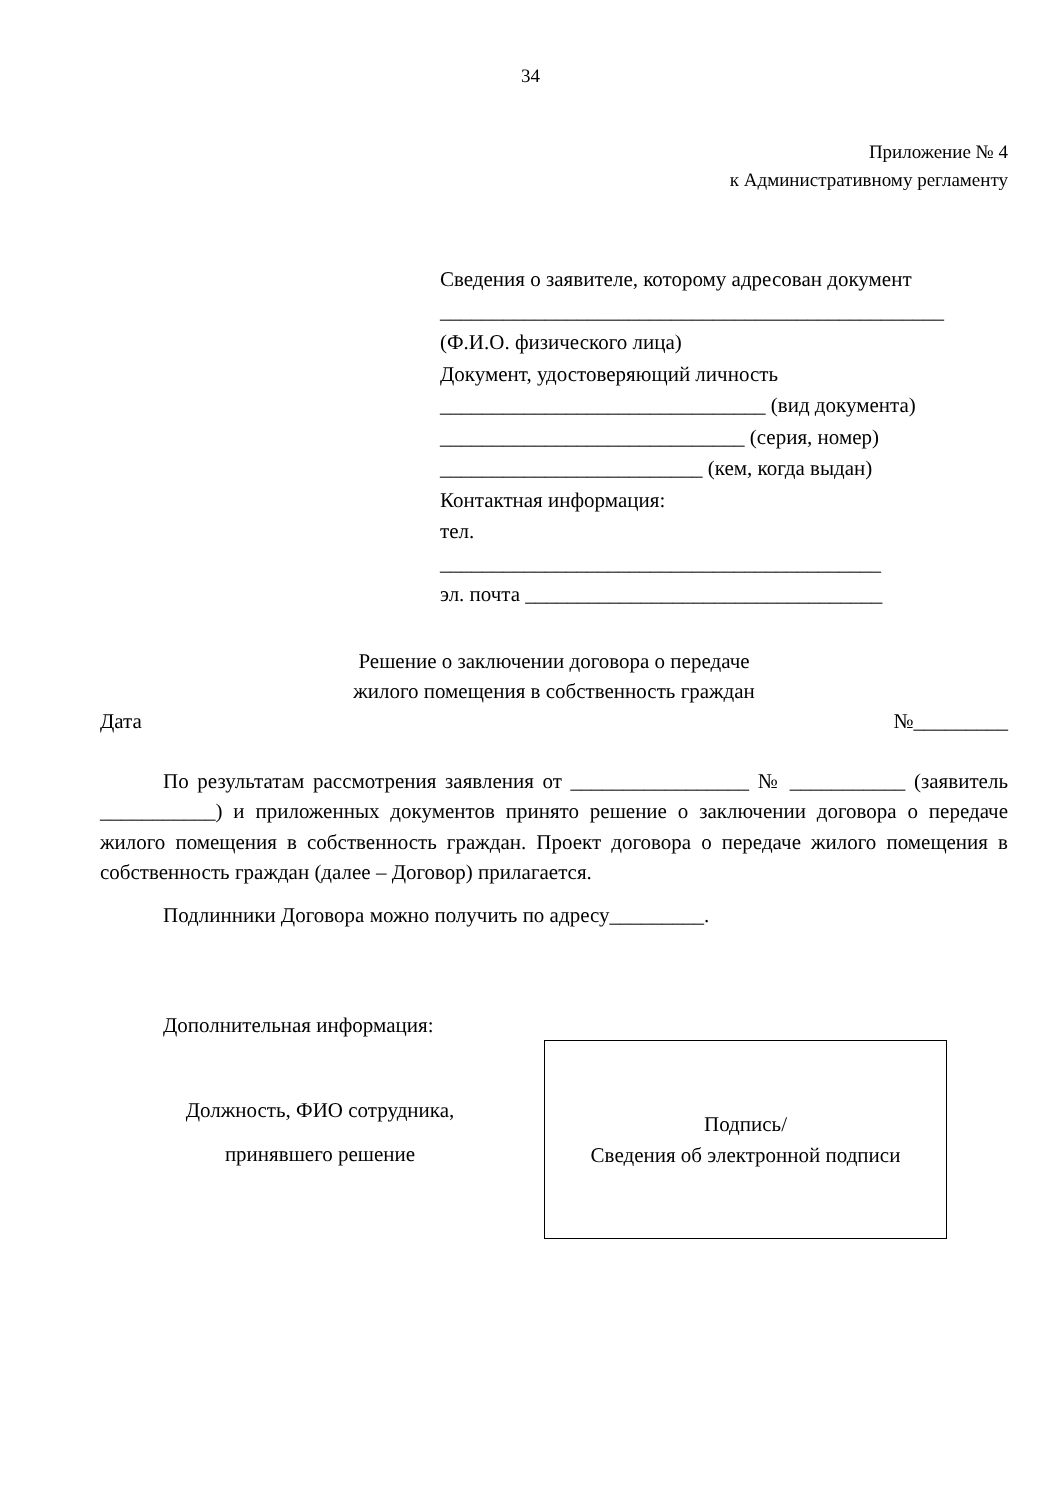34
Приложение № 4
к Административному регламенту
Сведения о заявителе, которому адресован документ
________________________________________________
(Ф.И.О. физического лица)
Документ, удостоверяющий личность
_______________________________ (вид документа)
_____________________________ (серия, номер)
_________________________ (кем, когда выдан)
Контактная информация:
тел.
__________________________________________
эл. почта __________________________________
Решение о заключении договора о передаче
жилого помещения в собственность граждан
Дата №_________
По результатам рассмотрения заявления от _________________ № ___________ (заявитель ___________) и приложенных документов принято решение о заключении договора о передаче жилого помещения в собственность граждан. Проект договора о передаче жилого помещения в собственность граждан (далее – Договор) прилагается.
Подлинники Договора можно получить по адресу_________.
Дополнительная информация:
Должность, ФИО сотрудника,
принявшего решение
Подпись/
Сведения об электронной подписи